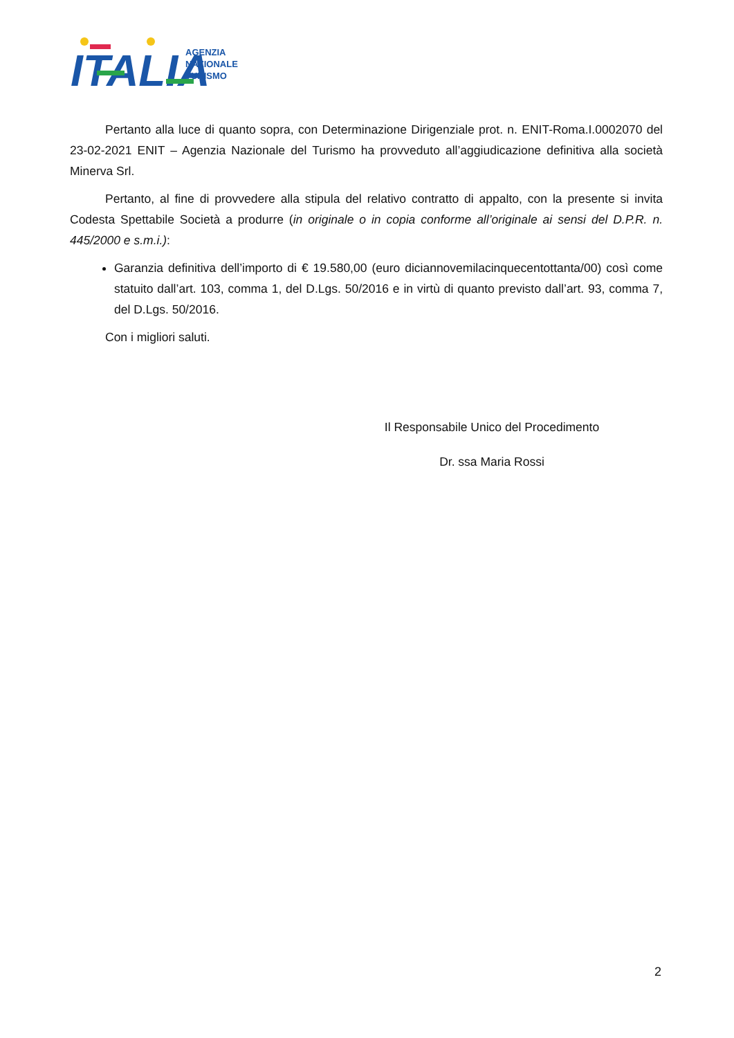ITALIA
AGENZIA
NAZIONALE
TURISMO
Pertanto alla luce di quanto sopra, con Determinazione Dirigenziale prot. n. ENIT-Roma.I.0002070 del 23-02-2021 ENIT – Agenzia Nazionale del Turismo ha provveduto all’aggiudicazione definitiva alla società Minerva Srl.
Pertanto, al fine di provvedere alla stipula del relativo contratto di appalto, con la presente si invita Codesta Spettabile Società a produrre (in originale o in copia conforme all’originale ai sensi del D.P.R. n. 445/2000 e s.m.i.):
Garanzia definitiva dell’importo di € 19.580,00 (euro diciannovemilacinquecentottanta/00) così come statuito dall’art. 103, comma 1, del D.Lgs. 50/2016 e in virtù di quanto previsto dall’art. 93, comma 7, del D.Lgs. 50/2016.
Con i migliori saluti.
Il Responsabile Unico del Procedimento
Dr. ssa Maria Rossi
2